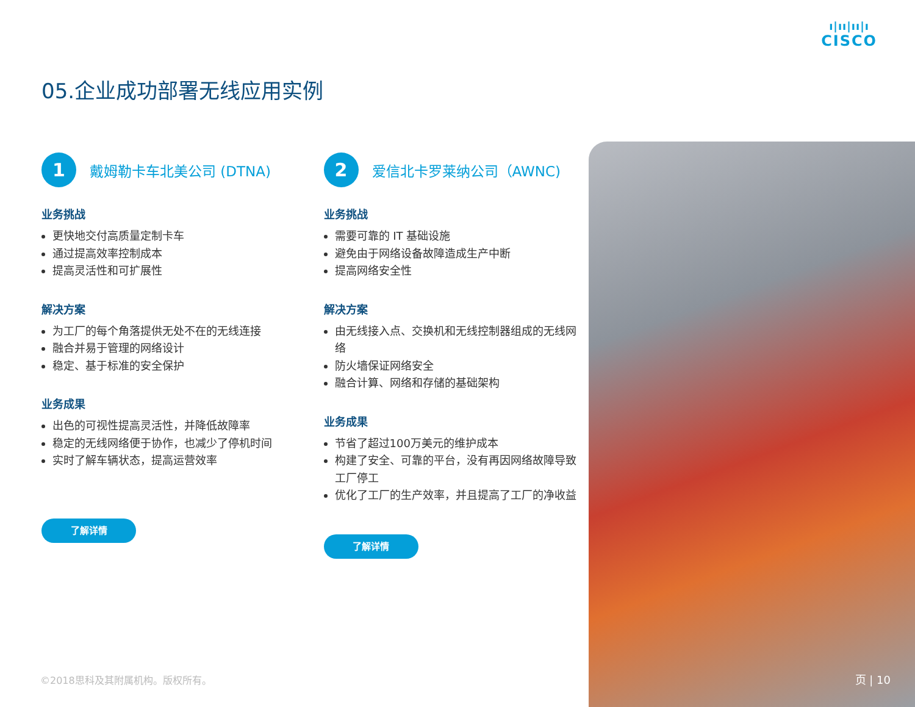ı|ıı|ıı|ı
CISCO
05.企业成功部署无线应用实例
1
戴姆勒卡车北美公司 (DTNA)
业务挑战
更快地交付高质量定制卡车
通过提高效率控制成本
提高灵活性和可扩展性
解决方案
为工厂的每个角落提供无处不在的无线连接
融合并易于管理的网络设计
稳定、基于标准的安全保护
业务成果
出色的可视性提高灵活性，并降低故障率
稳定的无线网络便于协作，也减少了停机时间
实时了解车辆状态，提高运营效率
了解详情
2
爱信北卡罗莱纳公司（AWNC)
业务挑战
需要可靠的 IT 基础设施
避免由于网络设备故障造成生产中断
提高网络安全性
解决方案
由无线接入点、交换机和无线控制器组成的无线网络
防火墙保证网络安全
融合计算、网络和存储的基础架构
业务成果
节省了超过100万美元的维护成本
构建了安全、可靠的平台，没有再因网络故障导致工厂停工
优化了工厂的生产效率，并且提高了工厂的净收益
了解详情
©2018思科及其附属机构。版权所有。 页 | 10